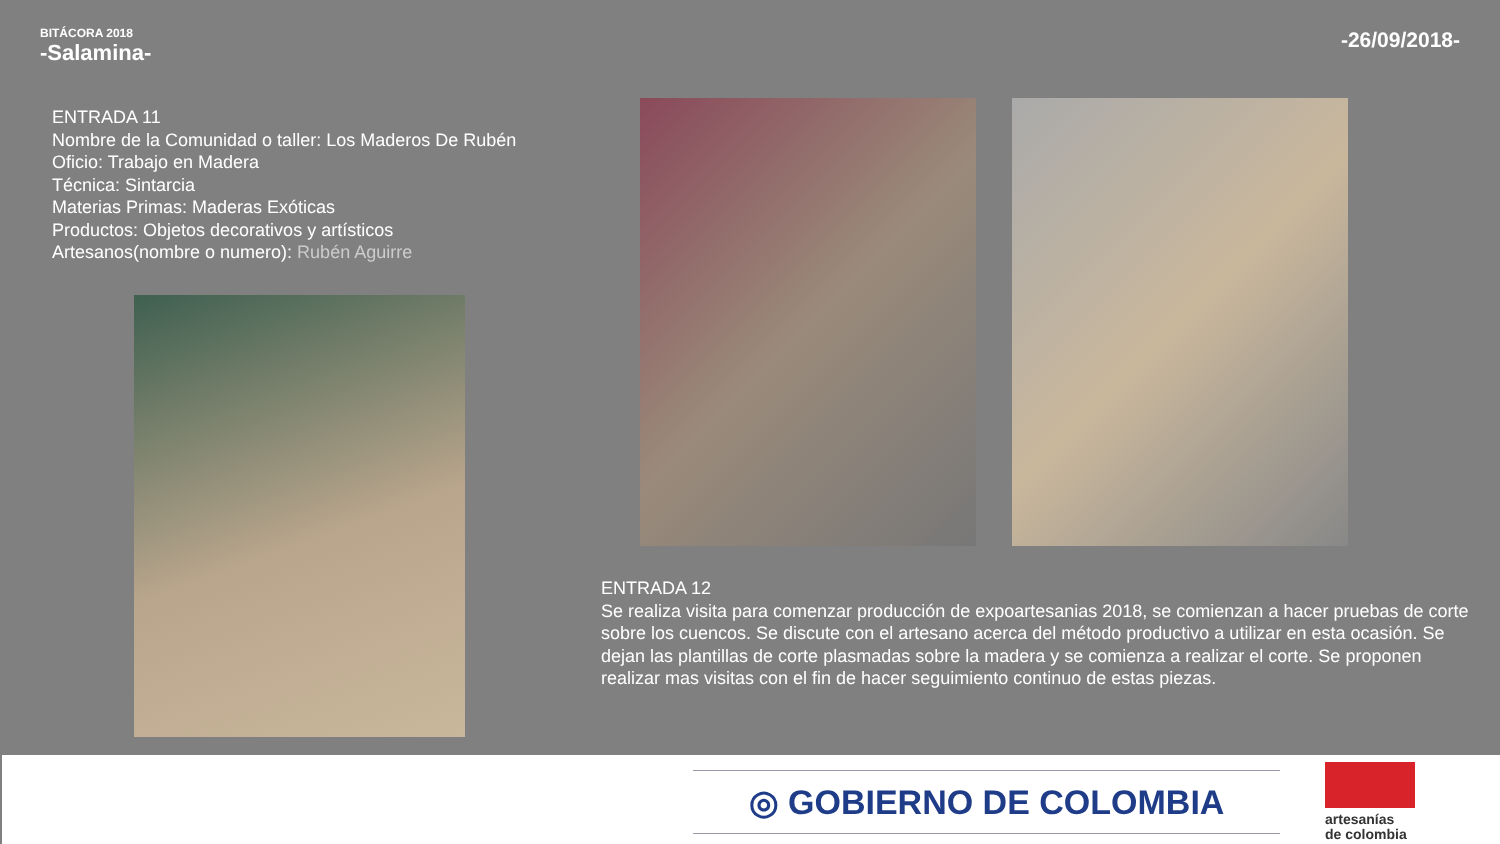BITÁCORA 2018
-Salamina-
-26/09/2018-
ENTRADA 11
Nombre de la Comunidad o taller: Los Maderos De Rubén
Oficio: Trabajo en Madera
Técnica: Sintarcia
Materias Primas: Maderas Exóticas
Productos: Objetos decorativos y artísticos
Artesanos(nombre o numero): Rubén Aguirre
ENTRADA 12
Se realiza visita para comenzar producción de expoartesanias 2018, se comienzan a hacer pruebas de corte sobre los cuencos. Se discute con el artesano acerca del método productivo a utilizar en esta ocasión. Se dejan las plantillas de corte plasmadas sobre la madera y se comienza a realizar el corte. Se proponen realizar mas visitas con el fin de hacer seguimiento continuo de estas piezas.
◎ GOBIERNO DE COLOMBIA
artesanías
de colombia